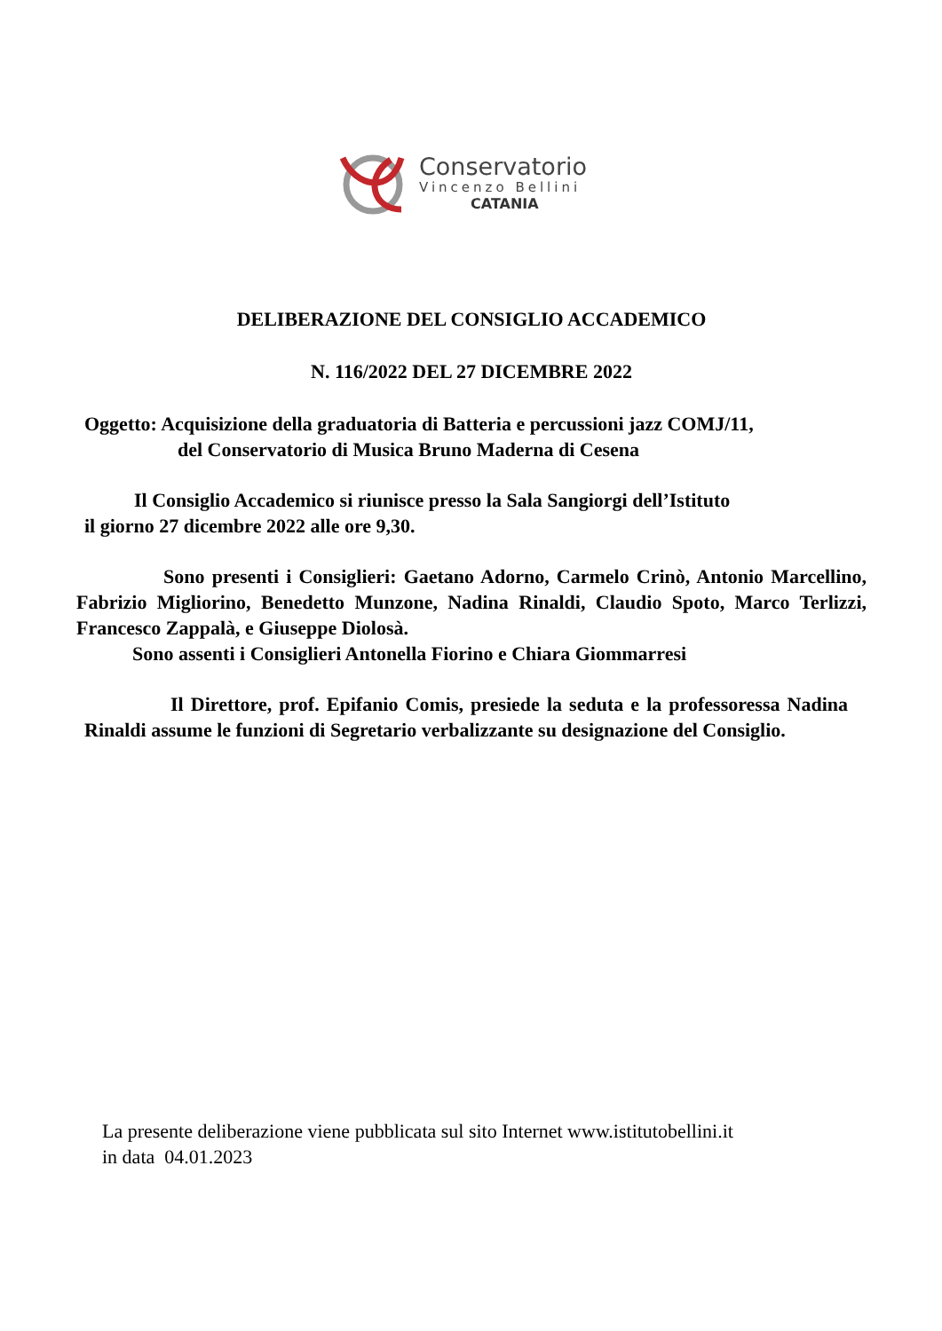Conservatorio
Vincenzo Bellini
CATANIA
DELIBERAZIONE DEL CONSIGLIO ACCADEMICO
N. 116/2022 DEL 27 DICEMBRE 2022
Oggetto: Acquisizione della graduatoria di Batteria e percussioni jazz COMJ/11,
del Conservatorio di Musica Bruno Maderna di Cesena
Il Consiglio Accademico si riunisce presso la Sala Sangiorgi dell’Istituto
il giorno 27 dicembre 2022 alle ore 9,30.
Sono presenti i Consiglieri: Gaetano Adorno, Carmelo Crinò, Antonio Marcellino, Fabrizio Migliorino, Benedetto Munzone, Nadina Rinaldi, Claudio Spoto, Marco Terlizzi, Francesco Zappalà, e Giuseppe Diolosà.
Sono assenti i Consiglieri Antonella Fiorino e Chiara Giommarresi
Il Direttore, prof. Epifanio Comis, presiede la seduta e la professoressa Nadina Rinaldi assume le funzioni di Segretario verbalizzante su designazione del Consiglio.
La presente deliberazione viene pubblicata sul sito Internet www.istitutobellini.it
in data 04.01.2023